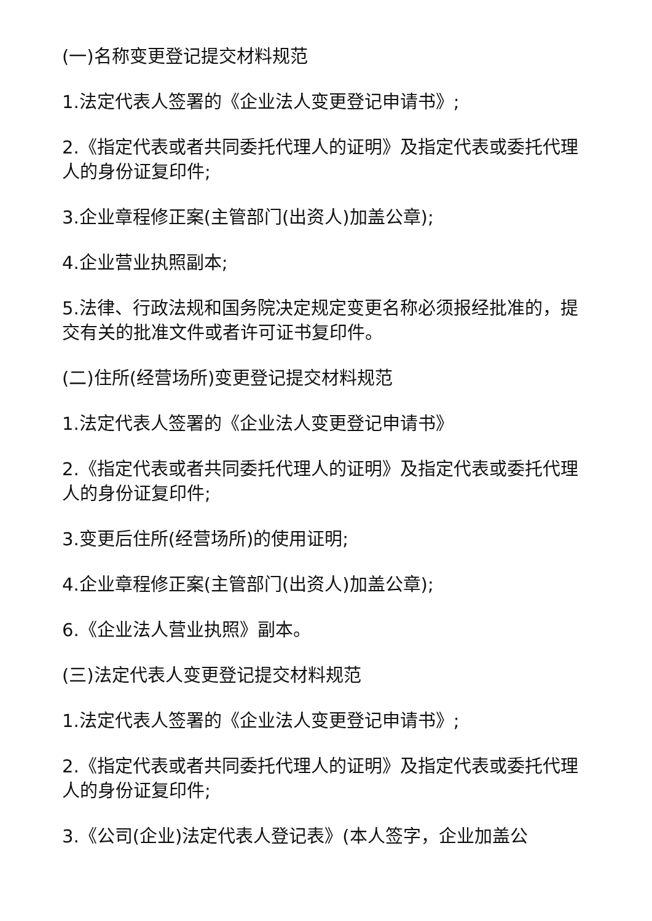(一)名称变更登记提交材料规范
1.法定代表人签署的《企业法人变更登记申请书》;
2.《指定代表或者共同委托代理人的证明》及指定代表或委托代理人的身份证复印件;
3.企业章程修正案(主管部门(出资人)加盖公章);
4.企业营业执照副本;
5.法律、行政法规和国务院决定规定变更名称必须报经批准的，提交有关的批准文件或者许可证书复印件。
(二)住所(经营场所)变更登记提交材料规范
1.法定代表人签署的《企业法人变更登记申请书》
2.《指定代表或者共同委托代理人的证明》及指定代表或委托代理人的身份证复印件;
3.变更后住所(经营场所)的使用证明;
4.企业章程修正案(主管部门(出资人)加盖公章);
6.《企业法人营业执照》副本。
(三)法定代表人变更登记提交材料规范
1.法定代表人签署的《企业法人变更登记申请书》;
2.《指定代表或者共同委托代理人的证明》及指定代表或委托代理人的身份证复印件;
3.《公司(企业)法定代表人登记表》(本人签字，企业加盖公